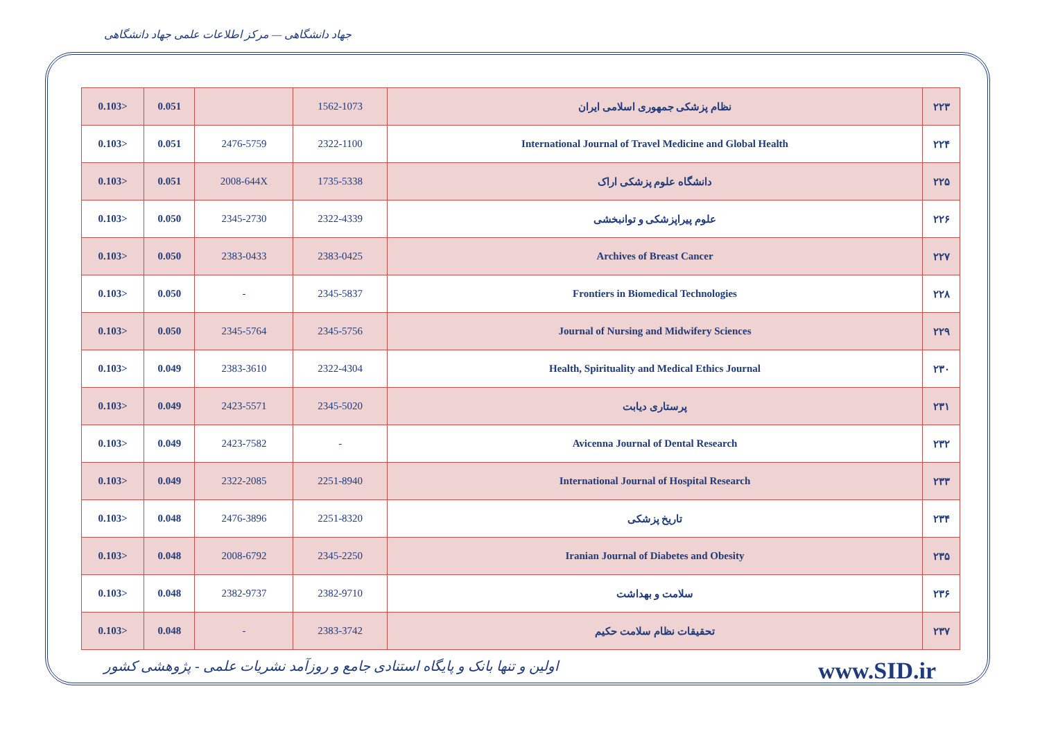جهاد دانشگاهی — مرکز اطلاعات علمی جهاد دانشگاهی
| 0.103> | 0.051 | | 1562-1073 | نظام پزشکی جمهوری اسلامی ایران | ۲۲۳ |
| 0.103> | 0.051 | 2476-5759 | 2322-1100 | International Journal of Travel Medicine and Global Health | ۲۲۴ |
| 0.103> | 0.051 | 2008-644X | 1735-5338 | دانشگاه علوم پزشکی اراک | ۲۲۵ |
| 0.103> | 0.050 | 2345-2730 | 2322-4339 | علوم پیراپزشکی و توانبخشی | ۲۲۶ |
| 0.103> | 0.050 | 2383-0433 | 2383-0425 | Archives of Breast Cancer | ۲۲۷ |
| 0.103> | 0.050 | - | 2345-5837 | Frontiers in Biomedical Technologies | ۲۲۸ |
| 0.103> | 0.050 | 2345-5764 | 2345-5756 | Journal of Nursing and Midwifery Sciences | ۲۲۹ |
| 0.103> | 0.049 | 2383-3610 | 2322-4304 | Health, Spirituality and Medical Ethics Journal | ۲۳۰ |
| 0.103> | 0.049 | 2423-5571 | 2345-5020 | پرستاری دیابت | ۲۳۱ |
| 0.103> | 0.049 | 2423-7582 | - | Avicenna Journal of Dental Research | ۲۳۲ |
| 0.103> | 0.049 | 2322-2085 | 2251-8940 | International Journal of Hospital Research | ۲۳۳ |
| 0.103> | 0.048 | 2476-3896 | 2251-8320 | تاریخ پزشکی | ۲۳۴ |
| 0.103> | 0.048 | 2008-6792 | 2345-2250 | Iranian Journal of Diabetes and Obesity | ۲۳۵ |
| 0.103> | 0.048 | 2382-9737 | 2382-9710 | سلامت و بهداشت | ۲۳۶ |
| 0.103> | 0.048 | - | 2383-3742 | تحقیقات نظام سلامت حکیم | ۲۳۷ |
اولین و تنها بانک و پایگاه استنادی جامع و روزآمد نشریات علمی - پژوهشی کشور www.SID.ir